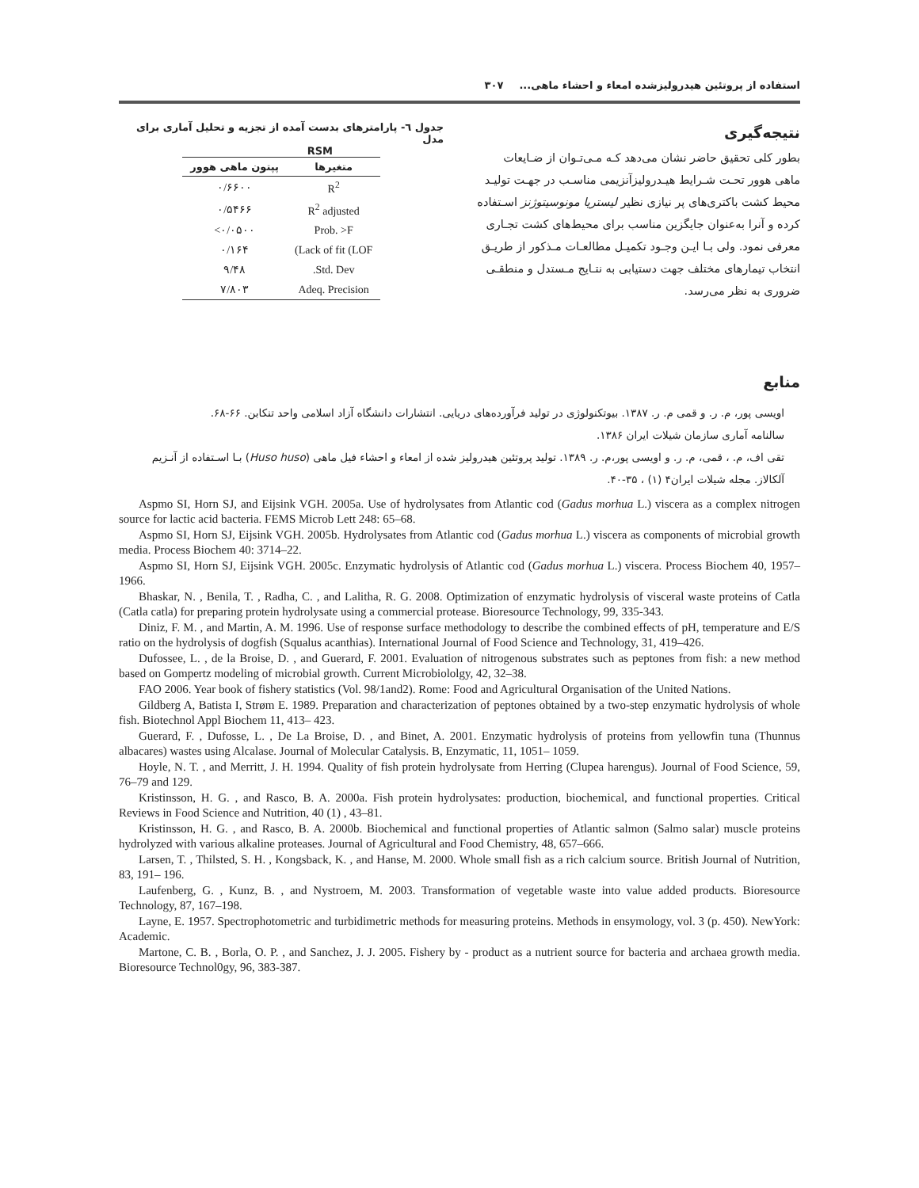استفاده از پروتئین هیدرولیزشده امعاء و احشاء ماهی... ۳۰۷
نتیجه‌گیری
بطور کلی تحقیق حاضر نشان می‌دهد کـه مـی‌تـوان از ضـایعات ماهی هوور تحـت شـرایط هیـدرولیزآنزیمی مناسـب در جهـت تولیـد محیط کشت باکتری‌های پر نیازی نظیر لیستریا مونوسیتوژنز اسـتفاده کرده و آنرا به‌عنوان جایگزین مناسب برای محیط‌های کشت تجـاری معرفی نمود. ولی بـا ایـن وجـود تکمیـل مطالعـات مـذکور از طریـق انتخاب تیمارهای مختلف جهت دستیابی به نتـایج مـستدل و منطقـی ضروری به نظر می‌رسد.
جدول ٦- پارامترهای بدست آمده از تجزیه و تحلیل آماری برای مدل
RSM
| پپتون ماهی هوور | متغیرها |
| --- | --- |
| ۰/۶۶۰۰ | R<sup>2</sup> |
| ۰/۵۴۶۶ | R<sup>2</sup> adjusted |
| <۰/۰۵۰۰ | Prob. >F |
| ۰/۱۶۴ | (Lack of fit (LOF |
| ۹/۴۸ | .Std. Dev |
| ۷/۸۰۳ | Adeq. Precision |
منابع
اویسی پور، م. ر. و قمی م. ر. ۱۳۸۷. بیوتکنولوژی در تولید فرآورده‌های دریایی. انتشارات دانشگاه آزاد اسلامی واحد تنکابن. ۶۶-۶۸.
سالنامه آماری سازمان شیلات ایران ۱۳۸۶.
تقی اف، م. ، قمی، م. ر. و اویسی پور،م. ر. ۱۳۸۹. تولید پروتئین هیدرولیز شده از امعاء و احشاء فیل ماهی (Huso huso) بـا اسـتفاده از آنـزیم آلکالاز. مجله شیلات ایران۴ (۱) ، ۳۵-۴۰.
Aspmo SI, Horn SJ, and Eijsink VGH. 2005a. Use of hydrolysates from Atlantic cod (Gadus morhua L.) viscera as a complex nitrogen source for lactic acid bacteria. FEMS Microb Lett 248: 65–68.
Aspmo SI, Horn SJ, Eijsink VGH. 2005b. Hydrolysates from Atlantic cod (Gadus morhua L.) viscera as components of microbial growth media. Process Biochem 40: 3714–22.
Aspmo SI, Horn SJ, Eijsink VGH. 2005c. Enzymatic hydrolysis of Atlantic cod (Gadus morhua L.) viscera. Process Biochem 40, 1957–1966.
Bhaskar, N. , Benila, T. , Radha, C. , and Lalitha, R. G. 2008. Optimization of enzymatic hydrolysis of visceral waste proteins of Catla (Catla catla) for preparing protein hydrolysate using a commercial protease. Bioresource Technology, 99, 335-343.
Diniz, F. M. , and Martin, A. M. 1996. Use of response surface methodology to describe the combined effects of pH, temperature and E/S ratio on the hydrolysis of dogfish (Squalus acanthias). International Journal of Food Science and Technology, 31, 419–426.
Dufossee, L. , de la Broise, D. , and Guerard, F. 2001. Evaluation of nitrogenous substrates such as peptones from fish: a new method based on Gompertz modeling of microbial growth. Current Microbiololgy, 42, 32–38.
FAO 2006. Year book of fishery statistics (Vol. 98/1and2). Rome: Food and Agricultural Organisation of the United Nations.
Gildberg A, Batista I, Strøm E. 1989. Preparation and characterization of peptones obtained by a two-step enzymatic hydrolysis of whole fish. Biotechnol Appl Biochem 11, 413– 423.
Guerard, F. , Dufosse, L. , De La Broise, D. , and Binet, A. 2001. Enzymatic hydrolysis of proteins from yellowfin tuna (Thunnus albacares) wastes using Alcalase. Journal of Molecular Catalysis. B, Enzymatic, 11, 1051– 1059.
Hoyle, N. T. , and Merritt, J. H. 1994. Quality of fish protein hydrolysate from Herring (Clupea harengus). Journal of Food Science, 59, 76–79 and 129.
Kristinsson, H. G. , and Rasco, B. A. 2000a. Fish protein hydrolysates: production, biochemical, and functional properties. Critical Reviews in Food Science and Nutrition, 40 (1) , 43–81.
Kristinsson, H. G. , and Rasco, B. A. 2000b. Biochemical and functional properties of Atlantic salmon (Salmo salar) muscle proteins hydrolyzed with various alkaline proteases. Journal of Agricultural and Food Chemistry, 48, 657–666.
Larsen, T. , Thilsted, S. H. , Kongsback, K. , and Hanse, M. 2000. Whole small fish as a rich calcium source. British Journal of Nutrition, 83, 191– 196.
Laufenberg, G. , Kunz, B. , and Nystroem, M. 2003. Transformation of vegetable waste into value added products. Bioresource Technology, 87, 167–198.
Layne, E. 1957. Spectrophotometric and turbidimetric methods for measuring proteins. Methods in ensymology, vol. 3 (p. 450). NewYork: Academic.
Martone, C. B. , Borla, O. P. , and Sanchez, J. J. 2005. Fishery by - product as a nutrient source for bacteria and archaea growth media. Bioresource Technol0gy, 96, 383-387.